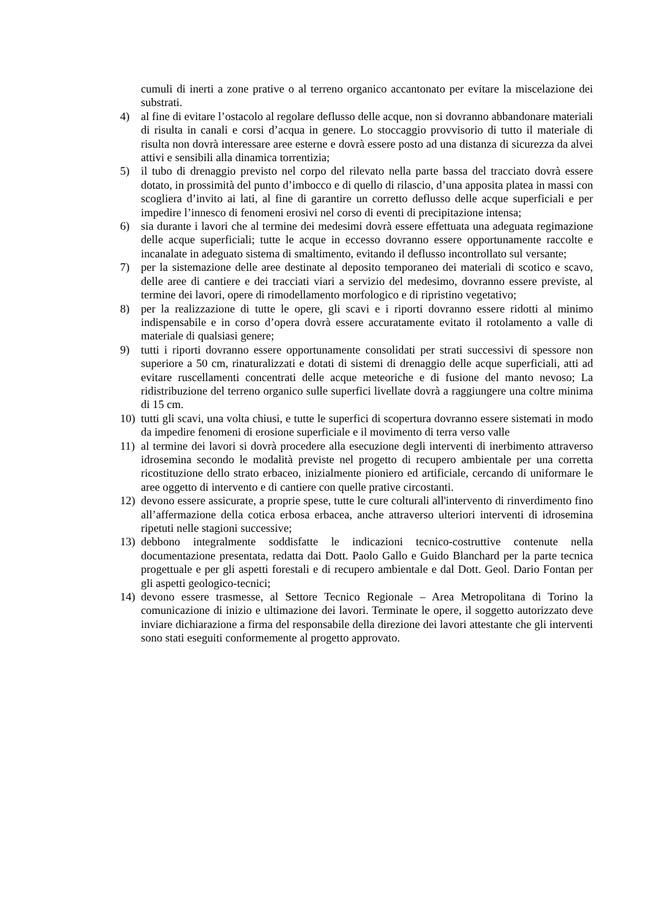cumuli di inerti a zone prative o al terreno organico accantonato per evitare la miscelazione dei substrati.
4) al fine di evitare l’ostacolo al regolare deflusso delle acque, non si dovranno abbandonare materiali di risulta in canali e corsi d’acqua in genere. Lo stoccaggio provvisorio di tutto il materiale di risulta non dovrà interessare aree esterne e dovrà essere posto ad una distanza di sicurezza da alvei attivi e sensibili alla dinamica torrentizia;
5) il tubo di drenaggio previsto nel corpo del rilevato nella parte bassa del tracciato dovrà essere dotato, in prossimità del punto d’imbocco e di quello di rilascio, d’una apposita platea in massi con scogliera d’invito ai lati, al fine di garantire un corretto deflusso delle acque superficiali e per impedire l’innesco di fenomeni erosivi nel corso di eventi di precipitazione intensa;
6) sia durante i lavori che al termine dei medesimi dovrà essere effettuata una adeguata regimazione delle acque superficiali; tutte le acque in eccesso dovranno essere opportunamente raccolte e incanalate in adeguato sistema di smaltimento, evitando il deflusso incontrollato sul versante;
7) per la sistemazione delle aree destinate al deposito temporaneo dei materiali di scotico e scavo, delle aree di cantiere e dei tracciati viari a servizio del medesimo, dovranno essere previste, al termine dei lavori, opere di rimodellamento morfologico e di ripristino vegetativo;
8) per la realizzazione di tutte le opere, gli scavi e i riporti dovranno essere ridotti al minimo indispensabile e in corso d’opera dovrà essere accuratamente evitato il rotolamento a valle di materiale di qualsiasi genere;
9) tutti i riporti dovranno essere opportunamente consolidati per strati successivi di spessore non superiore a 50 cm, rinaturalizzati e dotati di sistemi di drenaggio delle acque superficiali, atti ad evitare ruscellamenti concentrati delle acque meteoriche e di fusione del manto nevoso; La ridistribuzione del terreno organico sulle superfici livellate dovrà a raggiungere una coltre minima di 15 cm.
10) tutti gli scavi, una volta chiusi, e tutte le superfici di scopertura dovranno essere sistemati in modo da impedire fenomeni di erosione superficiale e il movimento di terra verso valle
11) al termine dei lavori si dovrà procedere alla esecuzione degli interventi di inerbimento attraverso idrosemina secondo le modalità previste nel progetto di recupero ambientale per una corretta ricostituzione dello strato erbaceo, inizialmente pioniero ed artificiale, cercando di uniformare le aree oggetto di intervento e di cantiere con quelle prative circostanti.
12) devono essere assicurate, a proprie spese, tutte le cure colturali all'intervento di rinverdimento fino all’affermazione della cotica erbosa erbacea, anche attraverso ulteriori interventi di idrosemina ripetuti nelle stagioni successive;
13) debbono integralmente soddisfatte le indicazioni tecnico-costruttive contenute nella documentazione presentata, redatta dai Dott. Paolo Gallo e Guido Blanchard per la parte tecnica progettuale e per gli aspetti forestali e di recupero ambientale e dal Dott. Geol. Dario Fontan per gli aspetti geologico-tecnici;
14) devono essere trasmesse, al Settore Tecnico Regionale – Area Metropolitana di Torino la comunicazione di inizio e ultimazione dei lavori. Terminate le opere, il soggetto autorizzato deve inviare dichiarazione a firma del responsabile della direzione dei lavori attestante che gli interventi sono stati eseguiti conformemente al progetto approvato.